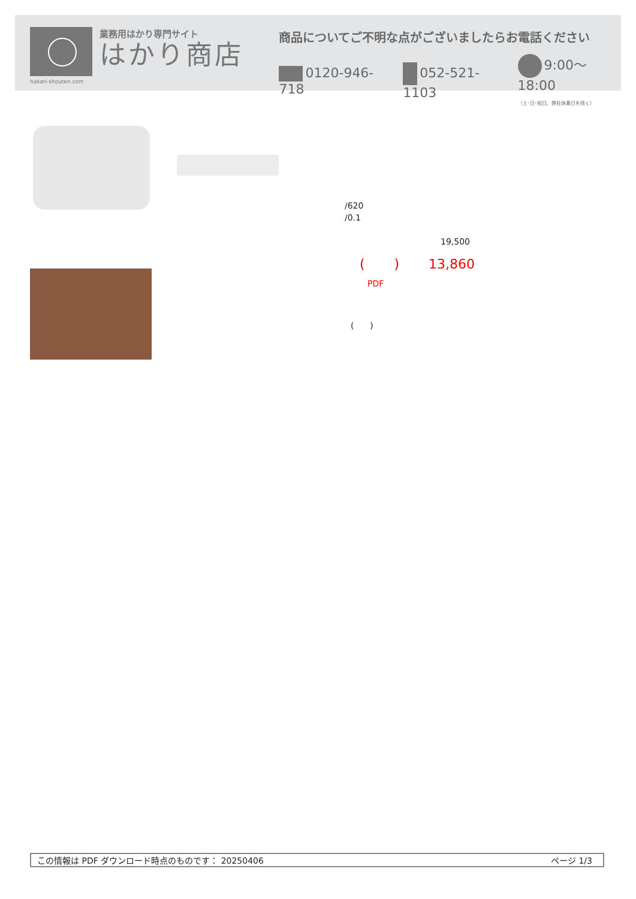hakari-shouten.com
業務用はかり専門サイト
はかり商店
商品についてご不明な点がございましたらお電話ください
0120-946-718 052-521-1103 9:00〜18:00
（土･日･祝日、弊社休業日を除く）
/620
/0.1
19,500
( ) 13,860
PDF
( )
この情報は PDF ダウンロード時点のものです： 20250406 ページ 1/3